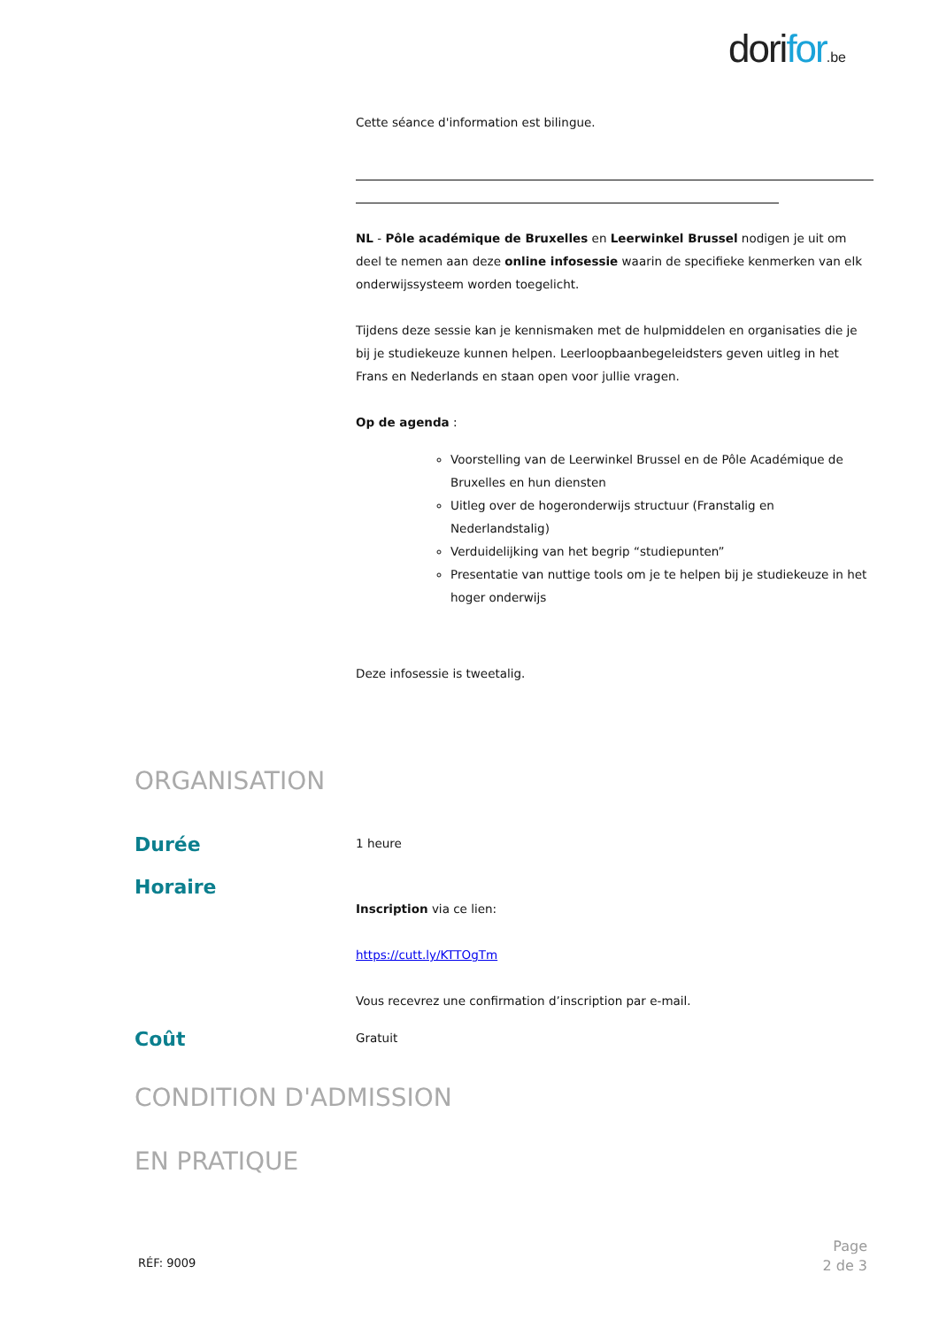dorifor.be
Cette séance d'information est bilingue.
NL - Pôle académique de Bruxelles en Leerwinkel Brussel nodigen je uit om deel te nemen aan deze online infosessie waarin de specifieke kenmerken van elk onderwijssysteem worden toegelicht.
Tijdens deze sessie kan je kennismaken met de hulpmiddelen en organisaties die je bij je studiekeuze kunnen helpen. Leerloopbaanbegeleidsters geven uitleg in het Frans en Nederlands en staan open voor jullie vragen.
Op de agenda :
Voorstelling van de Leerwinkel Brussel en de Pôle Académique de Bruxelles en hun diensten
Uitleg over de hogeronderwijs structuur (Franstalig en Nederlandstalig)
Verduidelijking van het begrip “studiepunten”
Presentatie van nuttige tools om je te helpen bij je studiekeuze in het hoger onderwijs
Deze infosessie is tweetalig.
ORGANISATION
Durée 1 heure
Horaire
Inscription via ce lien:
https://cutt.ly/KTTOgTm
Vous recevrez une confirmation d’inscription par e-mail.
Coût Gratuit
CONDITION D'ADMISSION
EN PRATIQUE
RÉF: 9009
Page
2 de 3